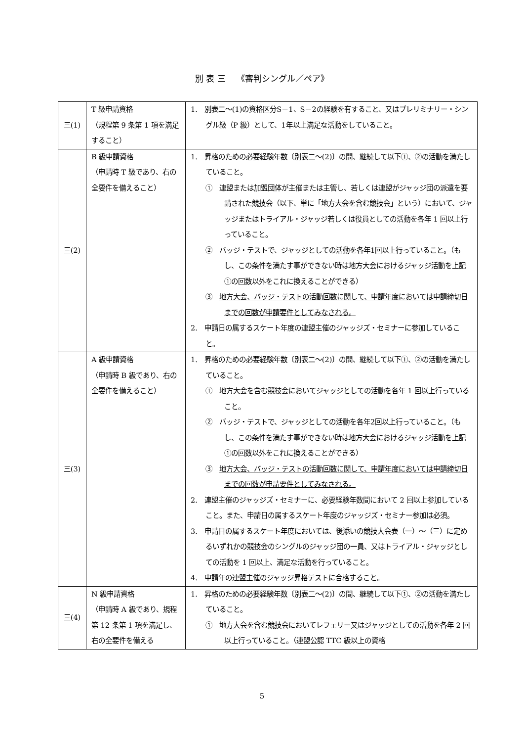別 表 三　 《審判シングル／ペア》
| 三(1) | T 級申請資格 （規程第 9 条第 1 項を満足すること） | 1. 別表二～(1)の資格区分S－1、S－2の経験を有すること、又はプレリミナリー・シングル級（P 級）として、1年以上満足な活動をしていること。 |
| 三(2) | B 級申請資格 （申請時 T 級であり、右の全要件を備えること） | 1. 昇格のための必要経験年数〔別表二～(2)〕の間、継続して以下①、②の活動を満たしていること。 ① 連盟または加盟団体が主催または主管し、若しくは連盟がジャッジ団の派遣を要請された競技会（以下、単に「地方大会を含む競技会」という）において、ジャッジまたはトライアル・ジャッジ若しくは役員としての活動を各年 1 回以上行っていること。 ② バッジ・テストで、ジャッジとしての活動を各年1回以上行っていること。（もし、この条件を満たす事ができない時は地方大会におけるジャッジ活動を上記①の回数以外をこれに換えることができる） ③ 地方大会、バッジ・テストの活動回数に関して、申請年度においては申請締切日までの回数が申請要件としてみなされる。 2. 申請日の属するスケート年度の連盟主催のジャッジズ・セミナーに参加していること。 |
| 三(3) | A 級申請資格 （申請時 B 級であり、右の全要件を備えること） | 1. 昇格のための必要経験年数〔別表二～(2)〕の間、継続して以下①、②の活動を満たしていること。 ① 地方大会を含む競技会においてジャッジとしての活動を各年 1 回以上行っていること。 ② バッジ・テストで、ジャッジとしての活動を各年2回以上行っていること。（もし、この条件を満たす事ができない時は地方大会におけるジャッジ活動を上記①の回数以外をこれに換えることができる） ③ 地方大会、バッジ・テストの活動回数に関して、申請年度においては申請締切日までの回数が申請要件としてみなされる。 2. 連盟主催のジャッジズ・セミナーに、必要経験年数間において 2 回以上参加していること。また、申請日の属するスケート年度のジャッジズ・セミナー参加は必須。 3. 申請日の属するスケート年度においては、後添いの競技大会表（一）～（三）に定めるいずれかの競技会のシングルのジャッジ団の一員、又はトライアル・ジャッジとしての活動を 1 回以上、満足な活動を行っていること。 4. 申請年の連盟主催のジャッジ昇格テストに合格すること。 |
| 三(4) | N 級申請資格 （申請時 A 級であり、規程第 12 条第 1 項を満足し、右の全要件を備える | 1. 昇格のための必要経験年数〔別表二～(2)〕の間、継続して以下①、②の活動を満たしていること。 ① 地方大会を含む競技会においてレフェリー又はジャッジとしての活動を各年 2 回以上行っていること。（連盟公認 TTC 級以上の資格 |
5